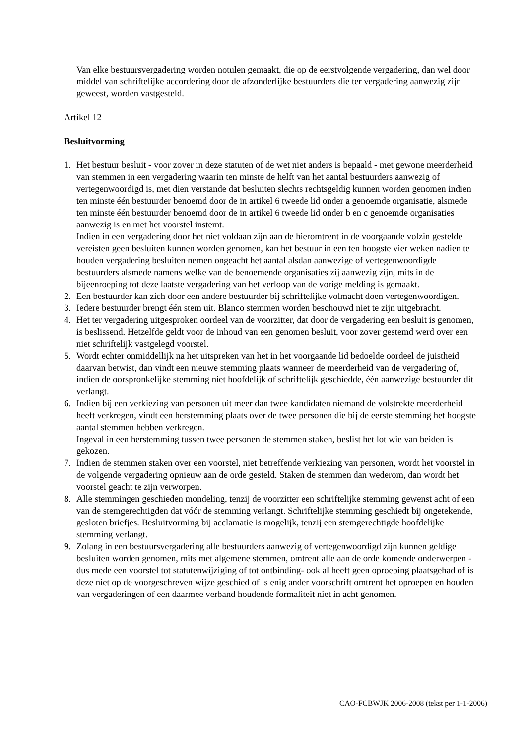Van elke bestuursvergadering worden notulen gemaakt, die op de eerstvolgende vergadering, dan wel door middel van schriftelijke accordering door de afzonderlijke bestuurders die ter vergadering aanwezig zijn geweest, worden vastgesteld.
Artikel 12
Besluitvorming
1. Het bestuur besluit - voor zover in deze statuten of de wet niet anders is bepaald - met gewone meerderheid van stemmen in een vergadering waarin ten minste de helft van het aantal bestuurders aanwezig of vertegenwoordigd is, met dien verstande dat besluiten slechts rechtsgeldig kunnen worden genomen indien ten minste één bestuurder benoemd door de in artikel 6 tweede lid onder a genoemde organisatie, alsmede ten minste één bestuurder benoemd door de in artikel 6 tweede lid onder b en c genoemde organisaties aanwezig is en met het voorstel instemt.
Indien in een vergadering door het niet voldaan zijn aan de hieromtrent in de voorgaande volzin gestelde vereisten geen besluiten kunnen worden genomen, kan het bestuur in een ten hoogste vier weken nadien te houden vergadering besluiten nemen ongeacht het aantal alsdan aanwezige of vertegenwoordigde bestuurders alsmede namens welke van de benoemende organisaties zij aanwezig zijn, mits in de bijeenroeping tot deze laatste vergadering van het verloop van de vorige melding is gemaakt.
2. Een bestuurder kan zich door een andere bestuurder bij schriftelijke volmacht doen vertegenwoordigen.
3. Iedere bestuurder brengt één stem uit. Blanco stemmen worden beschouwd niet te zijn uitgebracht.
4. Het ter vergadering uitgesproken oordeel van de voorzitter, dat door de vergadering een besluit is genomen, is beslissend. Hetzelfde geldt voor de inhoud van een genomen besluit, voor zover gestemd werd over een niet schriftelijk vastgelegd voorstel.
5. Wordt echter onmiddellijk na het uitspreken van het in het voorgaande lid bedoelde oordeel de juistheid daarvan betwist, dan vindt een nieuwe stemming plaats wanneer de meerderheid van de vergadering of, indien de oorspronkelijke stemming niet hoofdelijk of schriftelijk geschiedde, één aanwezige bestuurder dit verlangt.
6. Indien bij een verkiezing van personen uit meer dan twee kandidaten niemand de volstrekte meerderheid heeft verkregen, vindt een herstemming plaats over de twee personen die bij de eerste stemming het hoogste aantal stemmen hebben verkregen.
Ingeval in een herstemming tussen twee personen de stemmen staken, beslist het lot wie van beiden is gekozen.
7. Indien de stemmen staken over een voorstel, niet betreffende verkiezing van personen, wordt het voorstel in de volgende vergadering opnieuw aan de orde gesteld. Staken de stemmen dan wederom, dan wordt het voorstel geacht te zijn verworpen.
8. Alle stemmingen geschieden mondeling, tenzij de voorzitter een schriftelijke stemming gewenst acht of een van de stemgerechtigden dat vóór de stemming verlangt. Schriftelijke stemming geschiedt bij ongetekende, gesloten briefjes. Besluitvorming bij acclamatie is mogelijk, tenzij een stemgerechtigde hoofdelijke stemming verlangt.
9. Zolang in een bestuursvergadering alle bestuurders aanwezig of vertegenwoordigd zijn kunnen geldige besluiten worden genomen, mits met algemene stemmen, omtrent alle aan de orde komende onderwerpen -dus mede een voorstel tot statutenwijziging of tot ontbinding- ook al heeft geen oproeping plaatsgehad of is deze niet op de voorgeschreven wijze geschied of is enig ander voorschrift omtrent het oproepen en houden van vergaderingen of een daarmee verband houdende formaliteit niet in acht genomen.
CAO-FCBWJK 2006-2008 (tekst per 1-1-2006)